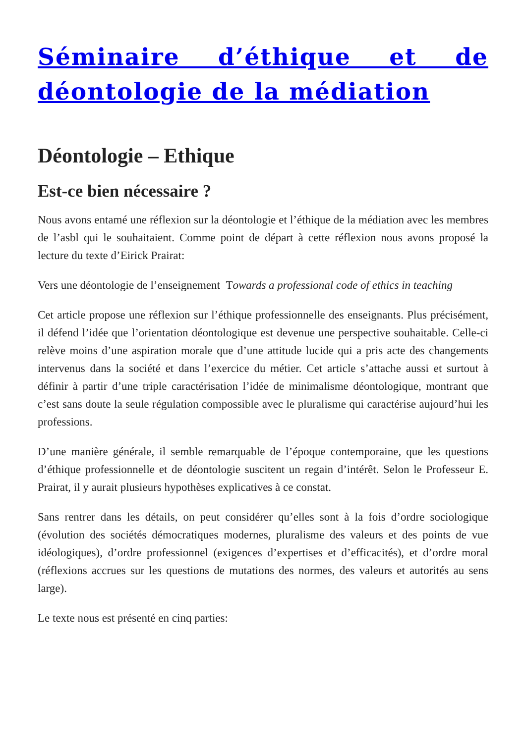Séminaire d’éthique et de déontologie de la médiation
Déontologie – Ethique
Est-ce bien nécessaire ?
Nous avons entamé une réflexion sur la déontologie et l’éthique de la médiation avec les membres de l’asbl qui le souhaitaient. Comme point de départ à cette réflexion nous avons proposé la lecture du texte d’Eirick Prairat:
Vers une déontologie de l’enseignement Towards a professional code of ethics in teaching
Cet article propose une réflexion sur l’éthique professionnelle des enseignants. Plus précisément, il défend l’idée que l’orientation déontologique est devenue une perspective souhaitable. Celle-ci relève moins d’une aspiration morale que d’une attitude lucide qui a pris acte des changements intervenus dans la société et dans l’exercice du métier. Cet article s’attache aussi et surtout à définir à partir d’une triple caractérisation l’idée de minimalisme déontologique, montrant que c’est sans doute la seule régulation compossible avec le pluralisme qui caractérise aujourd’hui les professions.
D’une manière générale, il semble remarquable de l’époque contemporaine, que les questions d’éthique professionnelle et de déontologie suscitent un regain d’intérêt. Selon le Professeur E. Prairat, il y aurait plusieurs hypothèses explicatives à ce constat.
Sans rentrer dans les détails, on peut considérer qu’elles sont à la fois d’ordre sociologique (évolution des sociétés démocratiques modernes, pluralisme des valeurs et des points de vue idéologiques), d’ordre professionnel (exigences d’expertises et d’efficacités), et d’ordre moral (réflexions accrues sur les questions de mutations des normes, des valeurs et autorités au sens large).
Le texte nous est présenté en cinq parties: